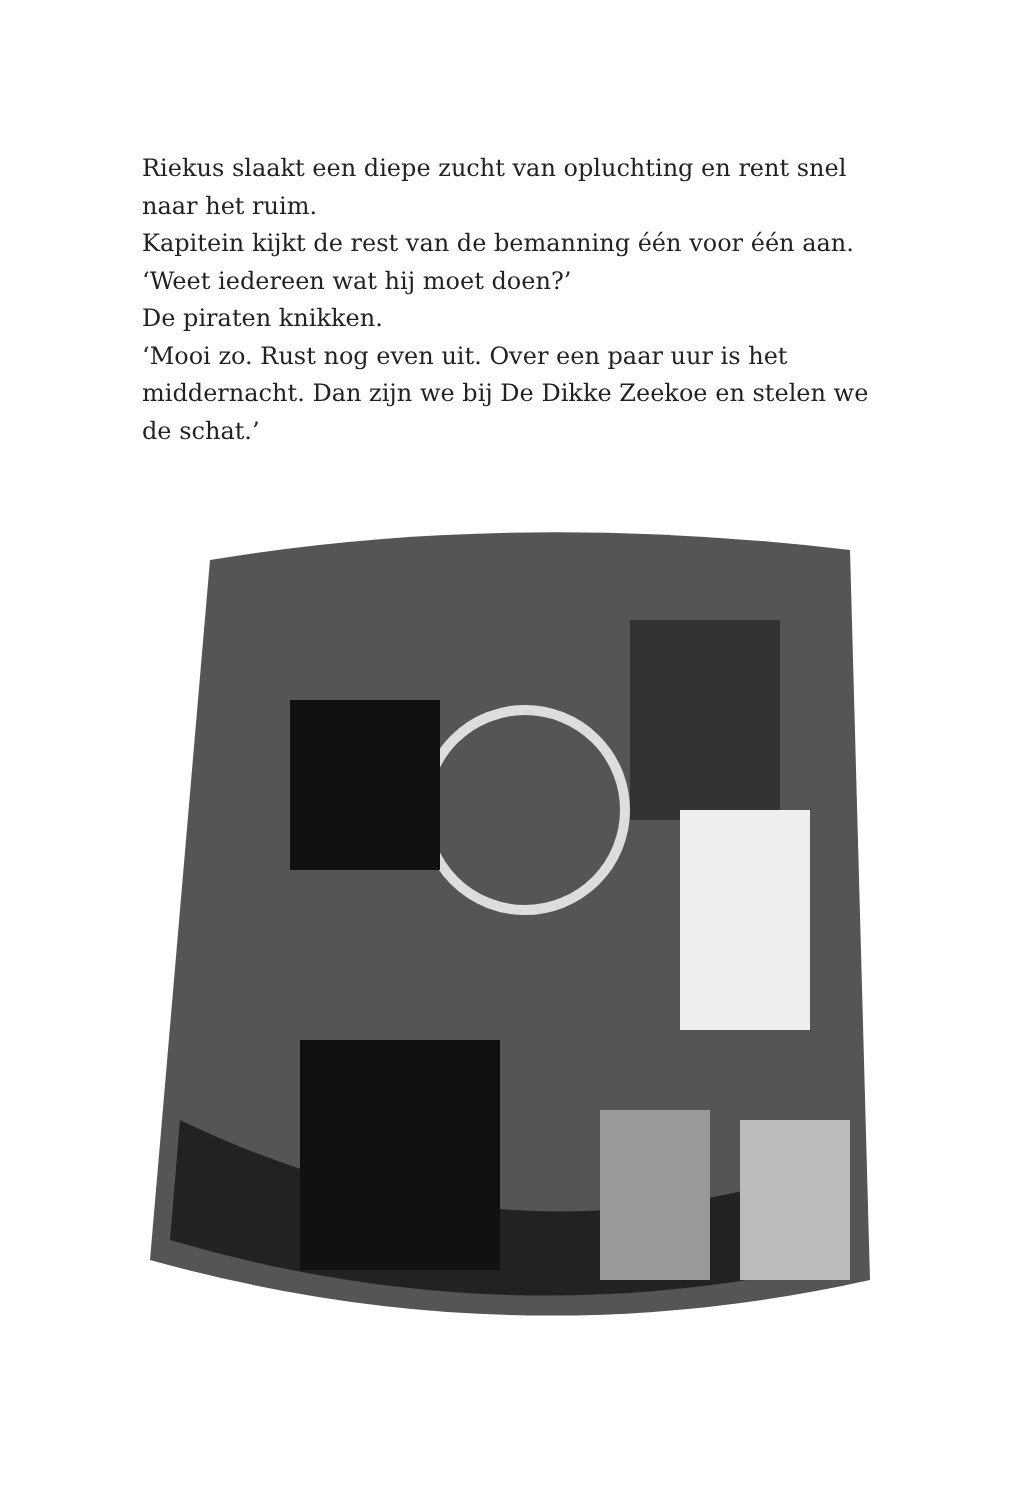Riekus slaakt een diepe zucht van opluchting en rent snel naar het ruim.
Kapitein kijkt de rest van de bemanning één voor één aan. ‘Weet iedereen wat hij moet doen?’
De piraten knikken.
‘Mooi zo. Rust nog even uit. Over een paar uur is het middernacht. Dan zijn we bij De Dikke Zeekoe en stelen we de schat.’